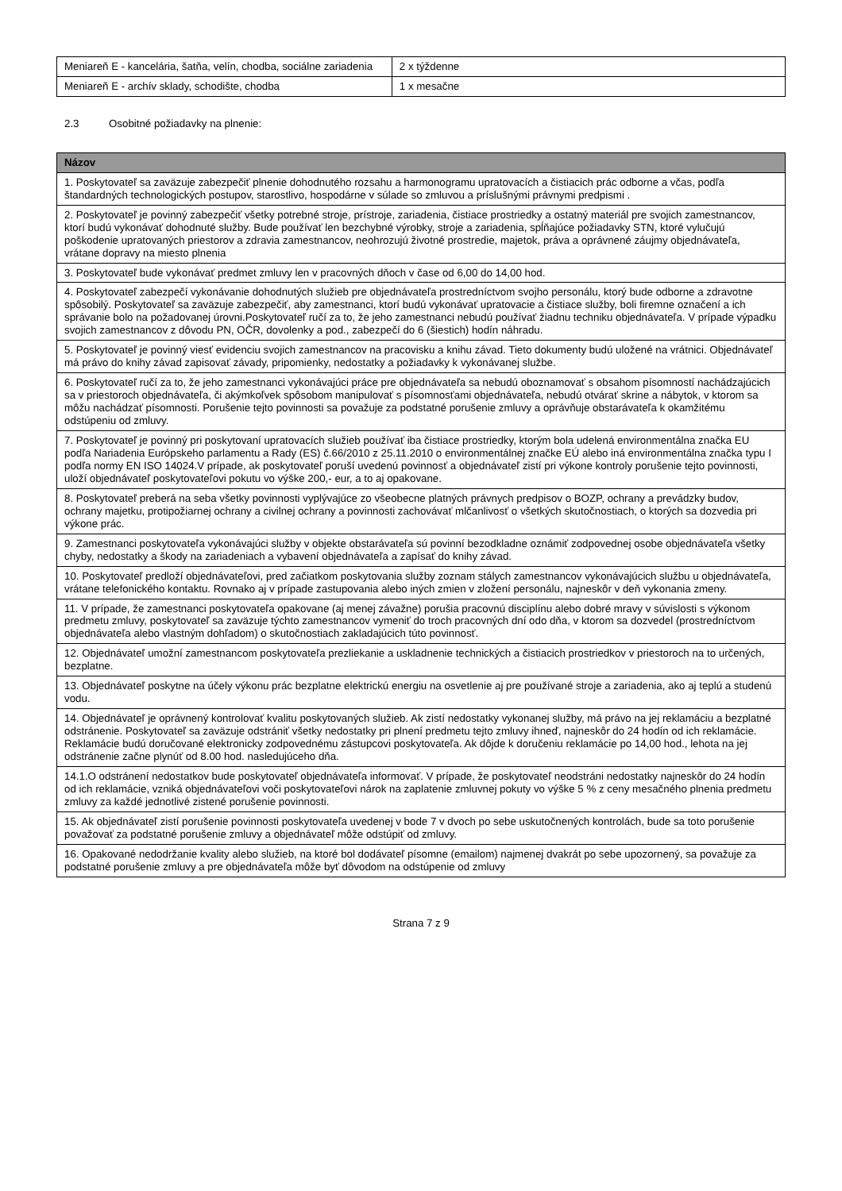| Meniareň E - kancelária, šatňa, velín, chodba, sociálne zariadenia | 2 x týždenne |
| Meniareň E - archív sklady, schodište, chodba | 1 x mesačne |
2.3 Osobitné požiadavky na plnenie:
| Názov |
| --- |
| 1. Poskytovateľ sa zaväzuje zabezpečiť plnenie dohodnutého rozsahu a harmonogramu upratovacích a čistiacich prác odborne a včas, podľa štandardných technologických postupov, starostlivo, hospodárne v súlade so zmluvou a príslušnými právnymi predpismi . |
| 2. Poskytovateľ je povinný zabezpečiť všetky potrebné stroje, prístroje, zariadenia, čistiace prostriedky a ostatný materiál pre svojich zamestnancov, ktorí budú vykonávať dohodnuté služby. Bude používať len bezchybné výrobky, stroje a zariadenia, spĺňajúce požiadavky STN, ktoré vylučujú poškodenie upratovaných priestorov a zdravia zamestnancov, neohrozujú životné prostredie, majetok, práva a oprávnené záujmy objednávateľa, vrátane dopravy na miesto plnenia |
| 3. Poskytovateľ bude vykonávať predmet zmluvy len v pracovných dňoch v čase od 6,00 do 14,00 hod. |
| 4. Poskytovateľ zabezpečí vykonávanie dohodnutých služieb pre objednávateľa prostredníctvom svojho personálu, ktorý bude odborne a zdravotne spôsobilý. Poskytovateľ sa zaväzuje zabezpečiť, aby zamestnanci, ktorí budú vykonávať upratovacie a čistiace služby, boli firemne označení a ich správanie bolo na požadovanej úrovni.Poskytovateľ ručí za to, že jeho zamestnanci nebudú používať žiadnu techniku objednávateľa. V prípade výpadku svojich zamestnancov z dôvodu PN, OČR, dovolenky a pod., zabezpečí do 6 (šiestich) hodín náhradu. |
| 5. Poskytovateľ je povinný viesť evidenciu svojich zamestnancov na pracovisku a knihu závad. Tieto dokumenty budú uložené na vrátnici. Objednávateľ má právo do knihy závad zapisovať závady, pripomienky, nedostatky a požiadavky k vykonávanej službe. |
| 6. Poskytovateľ ručí za to, že jeho zamestnanci vykonávajúci práce pre objednávateľa sa nebudú oboznamovať s obsahom písomností nachádzajúcich sa v priestoroch objednávateľa, či akýmkoľvek spôsobom manipulovať s písomnosťami objednávateľa, nebudú otvárať skrine a nábytok, v ktorom sa môžu nachádzať písomnosti. Porušenie tejto povinnosti sa považuje za podstatné porušenie zmluvy a oprávňuje obstarávateľa k okamžitému odstúpeniu od zmluvy. |
| 7. Poskytovateľ je povinný pri poskytovaní upratovacích služieb používať iba čistiace prostriedky, ktorým bola udelená environmentálna značka EU podľa Nariadenia Európskeho parlamentu a Rady (ES) č.66/2010 z 25.11.2010 o environmentálnej značke EÚ alebo iná environmentálna značka typu I podľa normy EN ISO 14024.V prípade, ak poskytovateľ poruší uvedenú povinnosť a objednávateľ zistí pri výkone kontroly porušenie tejto povinnosti, uloží objednávateľ poskytovateľovi pokutu vo výške 200,- eur, a to aj opakovane. |
| 8. Poskytovateľ preberá na seba všetky povinnosti vyplývajúce zo všeobecne platných právnych predpisov o BOZP, ochrany a prevádzky budov, ochrany majetku, protipožiarnej ochrany a civilnej ochrany a povinnosti zachovávať mlčanlivosť o všetkých skutočnostiach, o ktorých sa dozvedia pri výkone prác. |
| 9. Zamestnanci poskytovateľa vykonávajúci služby v objekte obstarávateľa sú povinní bezodkladne oznámiť zodpovednej osobe objednávateľa všetky chyby, nedostatky a škody na zariadeniach a vybavení objednávateľa a zapísať do knihy závad. |
| 10. Poskytovateľ predloží objednávateľovi, pred začiatkom poskytovania služby zoznam stálych zamestnancov vykonávajúcich službu u objednávateľa, vrátane telefonického kontaktu. Rovnako aj v prípade zastupovania alebo iných zmien v zložení personálu, najneskôr v deň vykonania zmeny. |
| 11. V prípade, že zamestnanci poskytovateľa opakovane (aj menej závažne) porušia pracovnú disciplínu alebo dobré mravy v súvislosti s výkonom predmetu zmluvy, poskytovateľ sa zaväzuje týchto zamestnancov vymeniť do troch pracovných dní odo dňa, v ktorom sa dozvedel (prostredníctvom objednávateľa alebo vlastným dohľadom) o skutočnostiach zakladajúcich túto povinnosť. |
| 12. Objednávateľ umožní zamestnancom poskytovateľa prezliekanie a uskladnenie technických a čistiacich prostriedkov v priestoroch na to určených, bezplatne. |
| 13. Objednávateľ poskytne na účely výkonu prác bezplatne elektrickú energiu na osvetlenie aj pre používané stroje a zariadenia, ako aj teplú a studenú vodu. |
| 14. Objednávateľ je oprávnený kontrolovať kvalitu poskytovaných služieb. Ak zistí nedostatky vykonanej služby, má právo na jej reklamáciu a bezplatné odstránenie. Poskytovateľ sa zaväzuje odstrániť všetky nedostatky pri plnení predmetu tejto zmluvy ihneď, najneskôr do 24 hodín od ich reklamácie. Reklamácie budú doručované elektronicky zodpovednému zástupcovi poskytovateľa. Ak dôjde k doručeniu reklamácie po 14,00 hod., lehota na jej odstránenie začne plynúť od 8.00 hod. nasledujúceho dňa. |
| 14.1.O odstránení nedostatkov bude poskytovateľ objednávateľa informovať. V prípade, že poskytovateľ neodstráni nedostatky najneskôr do 24 hodín od ich reklamácie, vzniká objednávateľovi voči poskytovateľovi nárok na zaplatenie zmluvnej pokuty vo výške 5 % z ceny mesačného plnenia predmetu zmluvy za každé jednotlivé zistené porušenie povinnosti. |
| 15. Ak objednávateľ zistí porušenie povinnosti poskytovateľa uvedenej v bode 7 v dvoch po sebe uskutočnených kontrolách, bude sa toto porušenie považovať za podstatné porušenie zmluvy a objednávateľ môže odstúpiť od zmluvy. |
| 16. Opakované nedodržanie kvality alebo služieb, na ktoré bol dodávateľ písomne (emailom) najmenej dvakrát po sebe upozornený, sa považuje za podstatné porušenie zmluvy a pre objednávateľa môže byť dôvodom na odstúpenie od zmluvy |
Strana 7 z 9